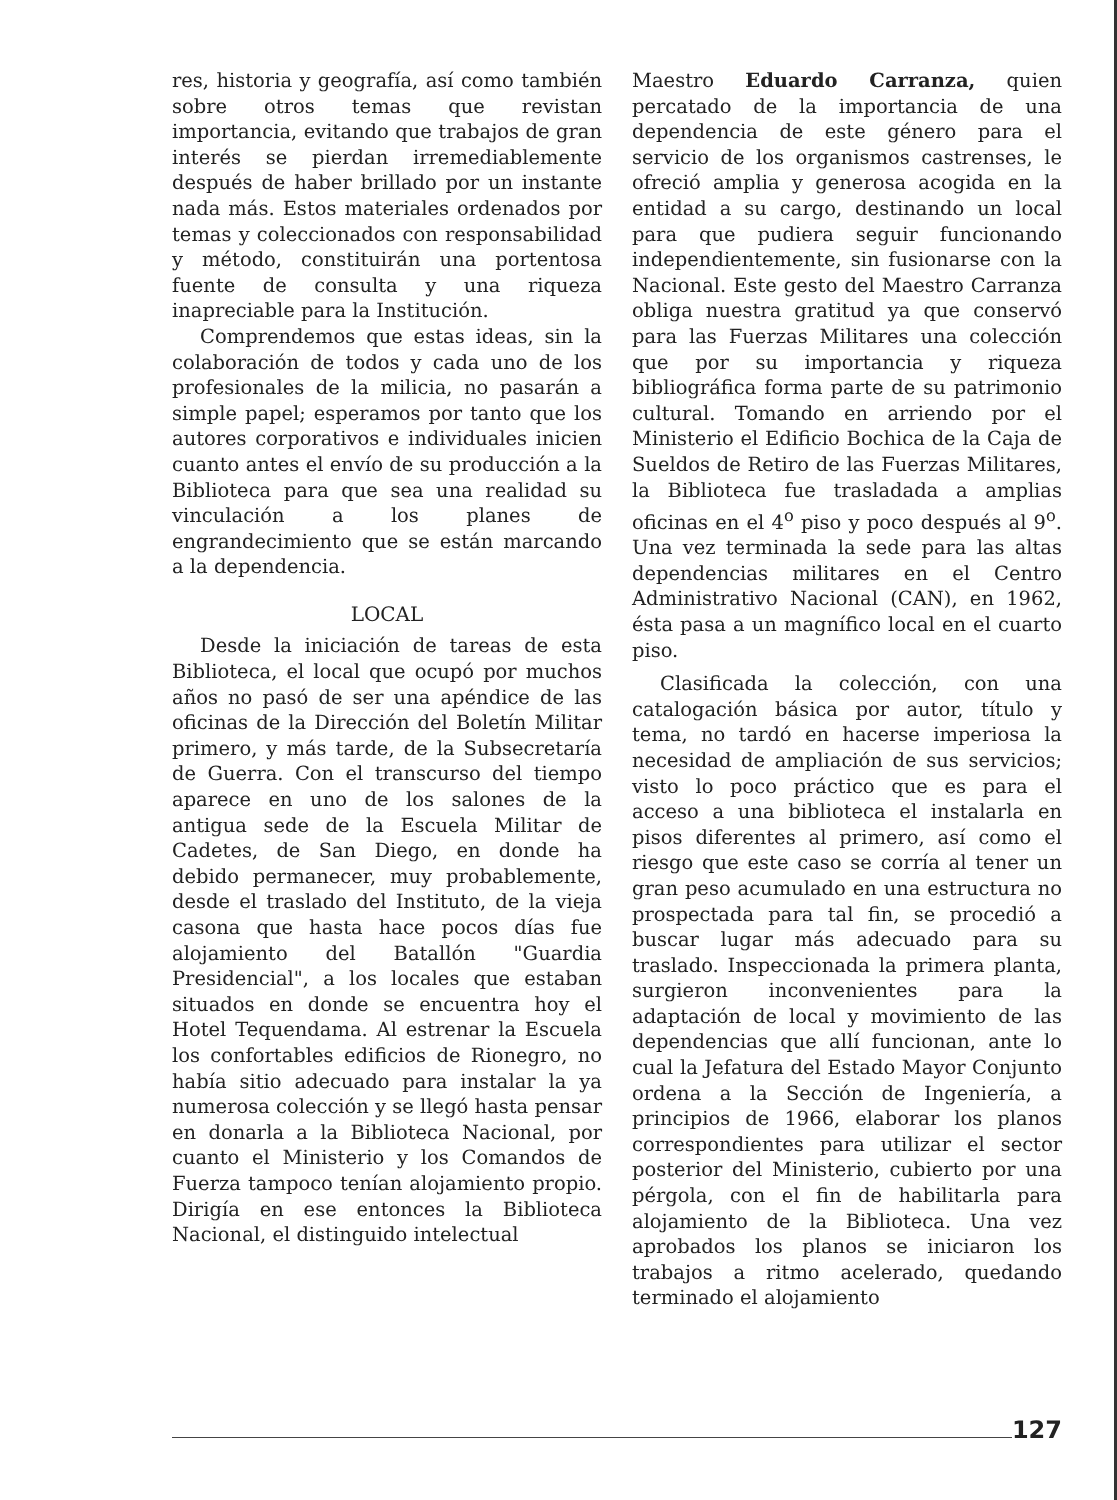res, historia y geografía, así como también sobre otros temas que revistan importancia, evitando que trabajos de gran interés se pierdan irremediablemente después de haber brillado por un instante nada más. Estos materiales ordenados por temas y coleccionados con responsabilidad y método, constituirán una portentosa fuente de consulta y una riqueza inapreciable para la Institución.
Comprendemos que estas ideas, sin la colaboración de todos y cada uno de los profesionales de la milicia, no pasarán a simple papel; esperamos por tanto que los autores corporativos e individuales inicien cuanto antes el envío de su producción a la Biblioteca para que sea una realidad su vinculación a los planes de engrandecimiento que se están marcando a la dependencia.
LOCAL
Desde la iniciación de tareas de esta Biblioteca, el local que ocupó por muchos años no pasó de ser una apéndice de las oficinas de la Dirección del Boletín Militar primero, y más tarde, de la Subsecretaría de Guerra. Con el transcurso del tiempo aparece en uno de los salones de la antigua sede de la Escuela Militar de Cadetes, de San Diego, en donde ha debido permanecer, muy probablemente, desde el traslado del Instituto, de la vieja casona que hasta hace pocos días fue alojamiento del Batallón "Guardia Presidencial", a los locales que estaban situados en donde se encuentra hoy el Hotel Tequendama. Al estrenar la Escuela los confortables edificios de Rionegro, no había sitio adecuado para instalar la ya numerosa colección y se llegó hasta pensar en donarla a la Biblioteca Nacional, por cuanto el Ministerio y los Comandos de Fuerza tampoco tenían alojamiento propio. Dirigía en ese entonces la Biblioteca Nacional, el distinguido intelectual
Maestro Eduardo Carranza, quien percatado de la importancia de una dependencia de este género para el servicio de los organismos castrenses, le ofreció amplia y generosa acogida en la entidad a su cargo, destinando un local para que pudiera seguir funcionando independientemente, sin fusionarse con la Nacional. Este gesto del Maestro Carranza obliga nuestra gratitud ya que conservó para las Fuerzas Militares una colección que por su importancia y riqueza bibliográfica forma parte de su patrimonio cultural. Tomando en arriendo por el Ministerio el Edificio Bochica de la Caja de Sueldos de Retiro de las Fuerzas Militares, la Biblioteca fue trasladada a amplias oficinas en el 4<sup>o</sup> piso y poco después al 9<sup>o</sup>. Una vez terminada la sede para las altas dependencias militares en el Centro Administrativo Nacional (CAN), en 1962, ésta pasa a un magnífico local en el cuarto piso.
Clasificada la colección, con una catalogación básica por autor, título y tema, no tardó en hacerse imperiosa la necesidad de ampliación de sus servicios; visto lo poco práctico que es para el acceso a una biblioteca el instalarla en pisos diferentes al primero, así como el riesgo que este caso se corría al tener un gran peso acumulado en una estructura no prospectada para tal fin, se procedió a buscar lugar más adecuado para su traslado. Inspeccionada la primera planta, surgieron inconvenientes para la adaptación de local y movimiento de las dependencias que allí funcionan, ante lo cual la Jefatura del Estado Mayor Conjunto ordena a la Sección de Ingeniería, a principios de 1966, elaborar los planos correspondientes para utilizar el sector posterior del Ministerio, cubierto por una pérgola, con el fin de habilitarla para alojamiento de la Biblioteca. Una vez aprobados los planos se iniciaron los trabajos a ritmo acelerado, quedando terminado el alojamiento
127